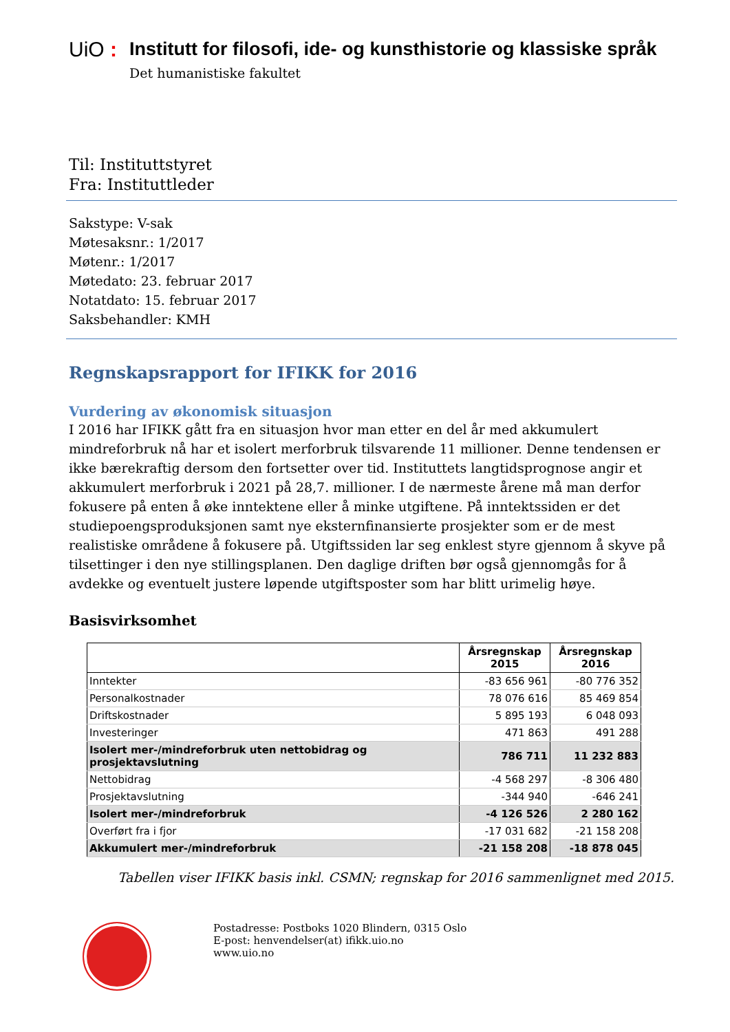UiO :
Institutt for filosofi, ide- og kunsthistorie og klassiske språk
Det humanistiske fakultet
Til: Instituttstyret
Fra: Instituttleder
Sakstype: V-sak
Møtesaksnr.: 1/2017
Møtenr.: 1/2017
Møtedato: 23. februar 2017
Notatdato: 15. februar 2017
Saksbehandler: KMH
Regnskapsrapport for IFIKK for 2016
Vurdering av økonomisk situasjon
I 2016 har IFIKK gått fra en situasjon hvor man etter en del år med akkumulert mindreforbruk nå har et isolert merforbruk tilsvarende 11 millioner. Denne tendensen er ikke bærekraftig dersom den fortsetter over tid. Instituttets langtidsprognose angir et akkumulert merforbruk i 2021 på 28,7. millioner. I de nærmeste årene må man derfor fokusere på enten å øke inntektene eller å minke utgiftene. På inntektssiden er det studiepoengsproduksjonen samt nye eksternfinansierte prosjekter som er de mest realistiske områdene å fokusere på. Utgiftssiden lar seg enklest styre gjennom å skyve på tilsettinger i den nye stillingsplanen. Den daglige driften bør også gjennomgås for å avdekke og eventuelt justere løpende utgiftsposter som har blitt urimelig høye.
Basisvirksomhet
| | Årsregnskap 2015 | Årsregnskap 2016 |
| --- | --- | --- |
| Inntekter | -83 656 961 | -80 776 352 |
| Personalkostnader | 78 076 616 | 85 469 854 |
| Driftskostnader | 5 895 193 | 6 048 093 |
| Investeringer | 471 863 | 491 288 |
| Isolert mer-/mindreforbruk uten nettobidrag og prosjektavslutning | 786 711 | 11 232 883 |
| Nettobidrag | -4 568 297 | -8 306 480 |
| Prosjektavslutning | -344 940 | -646 241 |
| Isolert mer-/mindreforbruk | -4 126 526 | 2 280 162 |
| Overført fra i fjor | -17 031 682 | -21 158 208 |
| Akkumulert mer-/mindreforbruk | -21 158 208 | -18 878 045 |
Tabellen viser IFIKK basis inkl. CSMN; regnskap for 2016 sammenlignet med 2015.
Postadresse: Postboks 1020 Blindern, 0315 Oslo
E-post: henvendelser(at) ifikk.uio.no
www.uio.no